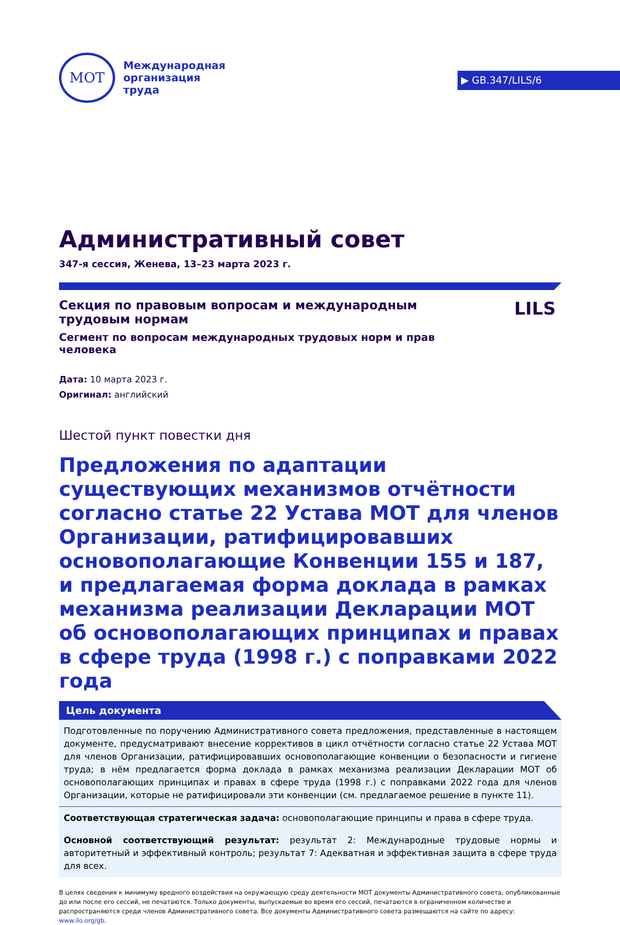▶ GB.347/LILS/6
МОТ
Международная
организация
труда
Административный совет
347-я сессия, Женева, 13–23 марта 2023 г.
Секция по правовым вопросам и международным трудовым нормам
Сегмент по вопросам международных трудовых норм и прав человека
LILS
Дата: 10 марта 2023 г.
Оригинал: английский
Шестой пункт повестки дня
Предложения по адаптации существующих механизмов отчётности согласно статье 22 Устава МОТ для членов Организации, ратифицировавших основополагающие Конвенции 155 и 187, и предлагаемая форма доклада в рамках механизма реализации Декларации МОТ об основополагающих принципах и правах в сфере труда (1998 г.) с поправками 2022 года
Цель документа
Подготовленные по поручению Административного совета предложения, представленные в настоящем документе, предусматривают внесение коррективов в цикл отчётности согласно статье 22 Устава МОТ для членов Организации, ратифицировавших основополагающие конвенции о безопасности и гигиене труда; в нём предлагается форма доклада в рамках механизма реализации Декларации МОТ об основополагающих принципах и правах в сфере труда (1998 г.) с поправками 2022 года для членов Организации, которые не ратифицировали эти конвенции (см. предлагаемое решение в пункте 11).
Соответствующая стратегическая задача: основополагающие принципы и права в сфере труда.
Основной соответствующий результат: результат 2: Международные трудовые нормы и авторитетный и эффективный контроль; результат 7: Адекватная и эффективная защита в сфере труда для всех.
В целях сведения к минимуму вредного воздействия на окружающую среду деятельности МОТ документы Административного совета, опубликованные до или после его сессий, не печатаются. Только документы, выпускаемые во время его сессий, печатаются в ограниченном количестве и распространяются среди членов Административного совета. Все документы Административного совета размещаются на сайте по адресу: www.ilo.org/gb.